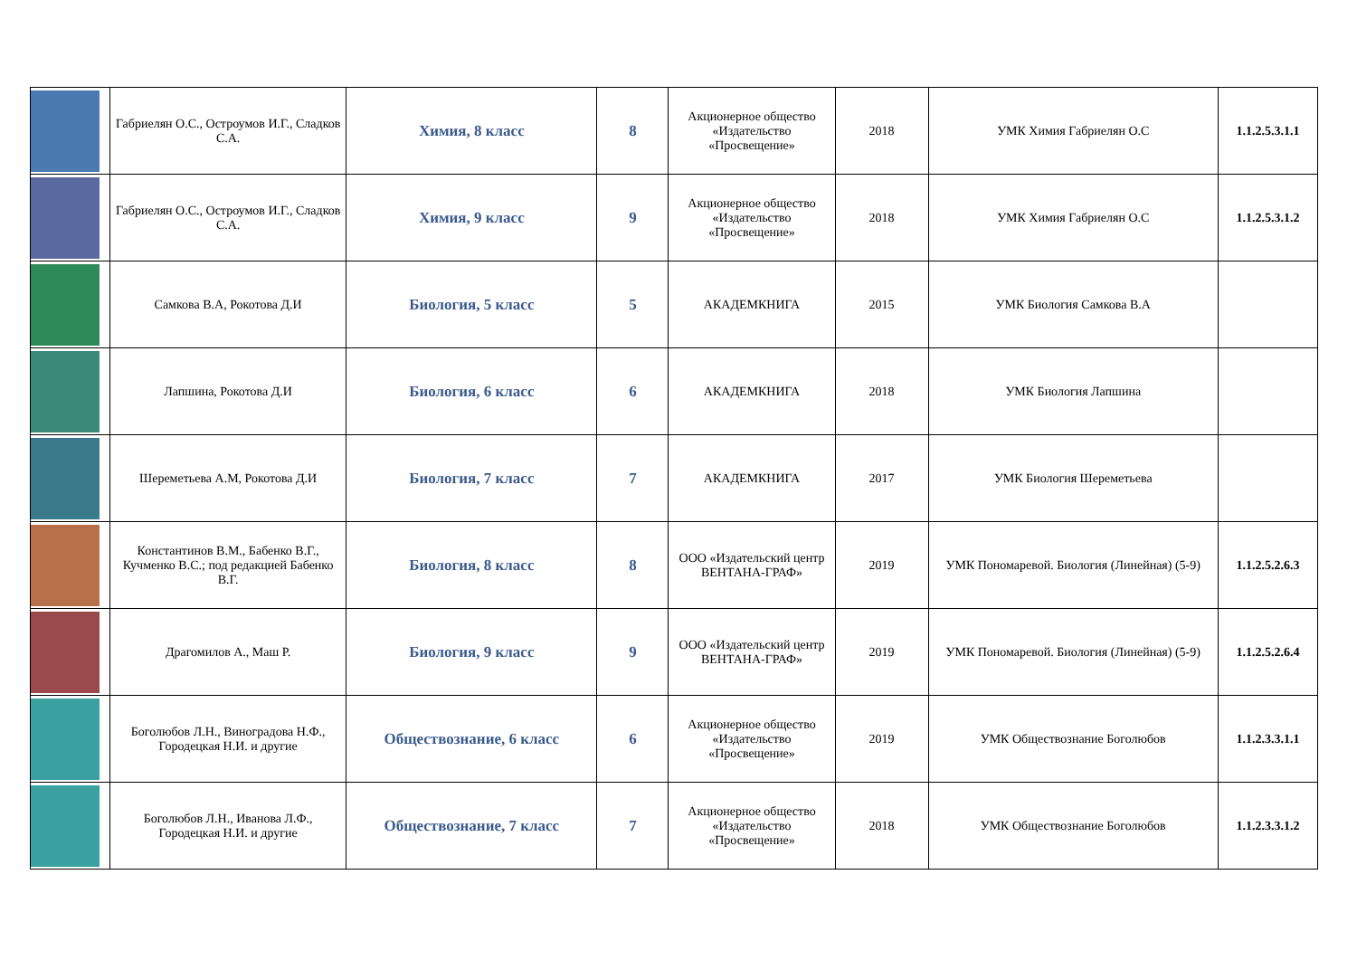| | Габриелян О.С., Остроумов И.Г., Сладков С.А. | Химия, 8 класс | 8 | Акционерное общество «Издательство «Просвещение» | 2018 | УМК Химия Габриелян О.С | 1.1.2.5.3.1.1 |
| | Габриелян О.С., Остроумов И.Г., Сладков С.А. | Химия, 9 класс | 9 | Акционерное общество «Издательство «Просвещение» | 2018 | УМК Химия Габриелян О.С | 1.1.2.5.3.1.2 |
| | Самкова В.А, Рокотова Д.И | Биология, 5 класс | 5 | АКАДЕМКНИГА | 2015 | УМК Биология Самкова В.А | |
| | Лапшина, Рокотова Д.И | Биология, 6 класс | 6 | АКАДЕМКНИГА | 2018 | УМК Биология Лапшина | |
| | Шереметьева А.М, Рокотова Д.И | Биология, 7 класс | 7 | АКАДЕМКНИГА | 2017 | УМК Биология Шереметьева | |
| | Константинов В.М., Бабенко В.Г., Кучменко В.С.; под редакцией Бабенко В.Г. | Биология, 8 класс | 8 | ООО «Издательский центр ВЕНТАНА-ГРАФ» | 2019 | УМК Пономаревой. Биология (Линейная) (5-9) | 1.1.2.5.2.6.3 |
| | Драгомилов А., Маш Р. | Биология, 9 класс | 9 | ООО «Издательский центр ВЕНТАНА-ГРАФ» | 2019 | УМК Пономаревой. Биология (Линейная) (5-9) | 1.1.2.5.2.6.4 |
| | Боголюбов Л.Н., Виноградова Н.Ф., Городецкая Н.И. и другие | Обществознание, 6 класс | 6 | Акционерное общество «Издательство «Просвещение» | 2019 | УМК Обществознание Боголюбов | 1.1.2.3.3.1.1 |
| | Боголюбов Л.Н., Иванова Л.Ф., Городецкая Н.И. и другие | Обществознание, 7 класс | 7 | Акционерное общество «Издательство «Просвещение» | 2018 | УМК Обществознание Боголюбов | 1.1.2.3.3.1.2 |